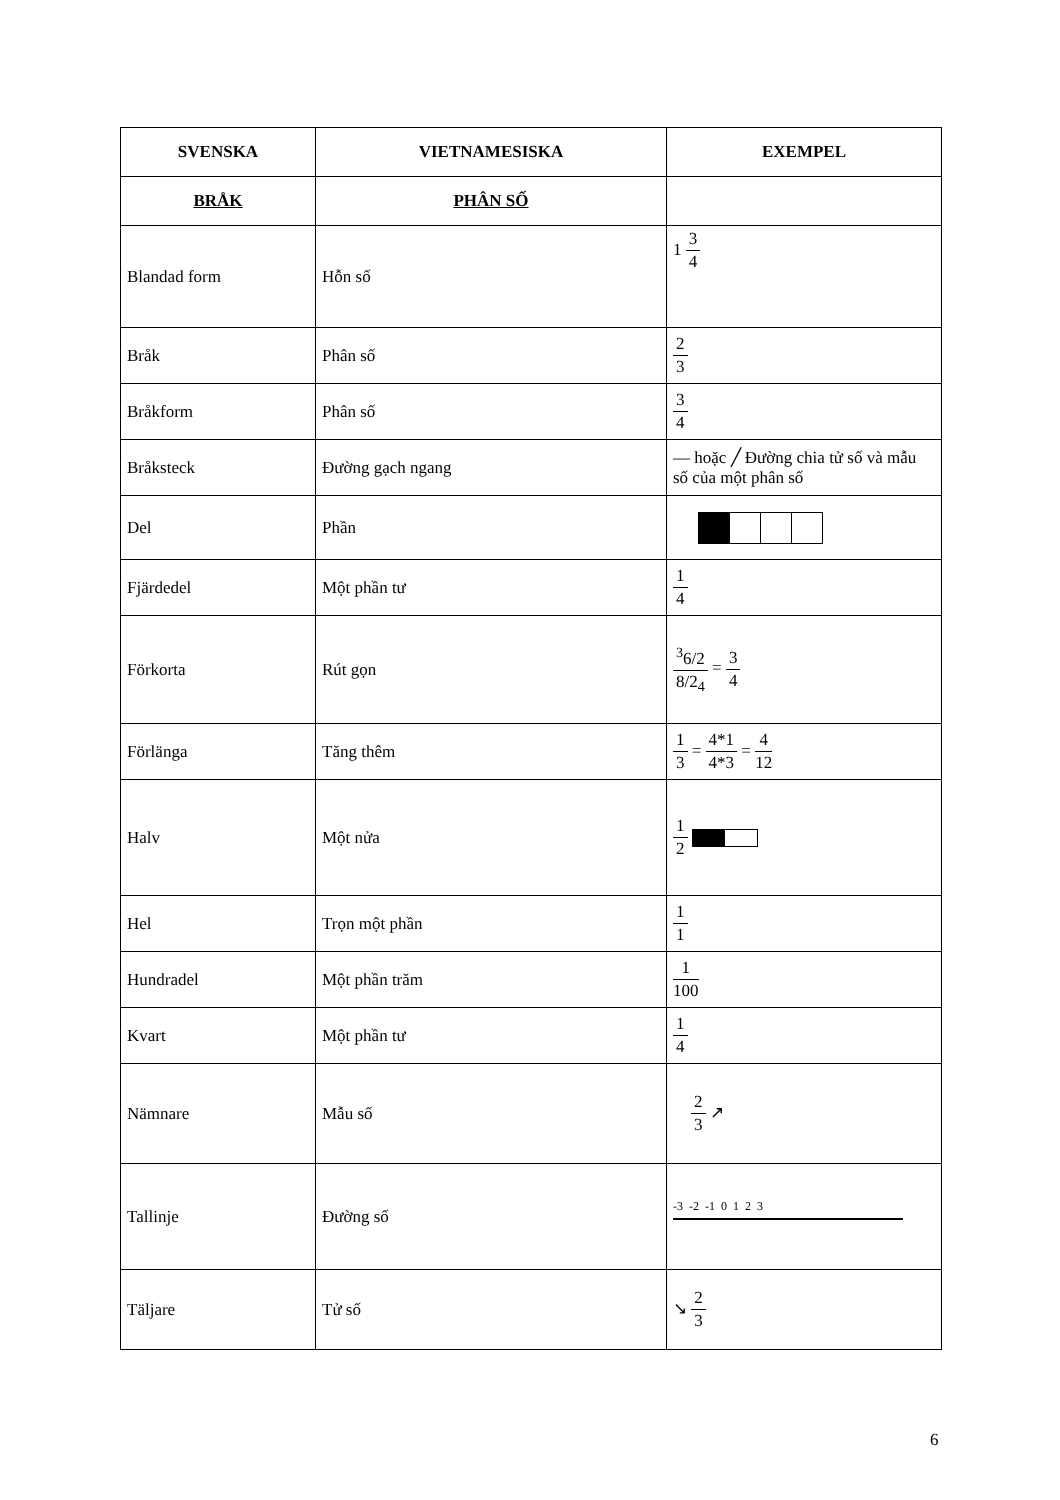| SVENSKA | VIETNAMESISKA | EXEMPEL |
| --- | --- | --- |
| BRÅK | PHÂN SỐ | |
| Blandad form | Hỗn số | 1 3 4 |
| Bråk | Phân số | 2 3 |
| Bråkform | Phân số | 3 4 |
| Bråksteck | Đường gạch ngang | — hoặc ╱ Đường chia tử số và mẫu số của một phân số |
| Del | Phần | |
| Fjärdedel | Một phần tư | 1 4 |
| Förkorta | Rút gọn | <sup>3</sup> 6/2 8/2<sub>4</sub> = 3 4 |
| Förlänga | Tăng thêm | 1 3 = 4*1 4*3 = 4 12 |
| Halv | Một nửa | 1 2 |
| Hel | Trọn một phần | 1 1 |
| Hundradel | Một phần trăm | 1 100 |
| Kvart | Một phần tư | 1 4 |
| Nämnare | Mẫu số | 2 3 ↗ |
| Tallinje | Đường số | -3 -2 -1 0 1 2 3 |
| Täljare | Tử số | ↘ 2 3 |
6